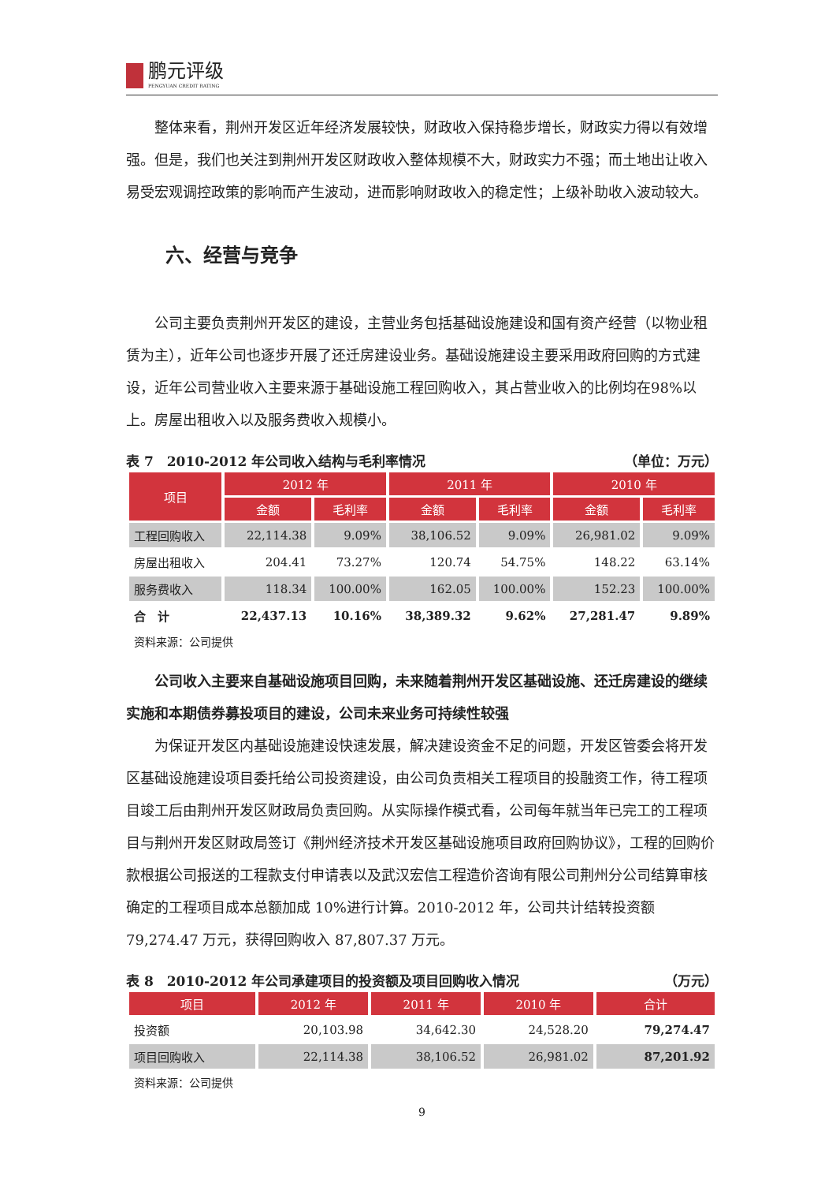鹏元评级
PENGYUAN CREDIT RATING
整体来看，荆州开发区近年经济发展较快，财政收入保持稳步增长，财政实力得以有效增强。但是，我们也关注到荆州开发区财政收入整体规模不大，财政实力不强；而土地出让收入易受宏观调控政策的影响而产生波动，进而影响财政收入的稳定性；上级补助收入波动较大。
六、经营与竞争
公司主要负责荆州开发区的建设，主营业务包括基础设施建设和国有资产经营（以物业租赁为主），近年公司也逐步开展了还迁房建设业务。基础设施建设主要采用政府回购的方式建设，近年公司营业收入主要来源于基础设施工程回购收入，其占营业收入的比例均在98%以上。房屋出租收入以及服务费收入规模小。
表 7　2010-2012 年公司收入结构与毛利率情况 （单位：万元）
| 项目 | 2012 年 | | 2011 年 | | 2010 年 | |
| --- | --- | --- | --- | --- | --- | --- |
| | 金额 | 毛利率 | 金额 | 毛利率 | 金额 | 毛利率 |
| 工程回购收入 | 22,114.38 | 9.09% | 38,106.52 | 9.09% | 26,981.02 | 9.09% |
| 房屋出租收入 | 204.41 | 73.27% | 120.74 | 54.75% | 148.22 | 63.14% |
| 服务费收入 | 118.34 | 100.00% | 162.05 | 100.00% | 152.23 | 100.00% |
| 合 计 | 22,437.13 | 10.16% | 38,389.32 | 9.62% | 27,281.47 | 9.89% |
资料来源：公司提供
公司收入主要来自基础设施项目回购，未来随着荆州开发区基础设施、还迁房建设的继续实施和本期债券募投项目的建设，公司未来业务可持续性较强
为保证开发区内基础设施建设快速发展，解决建设资金不足的问题，开发区管委会将开发区基础设施建设项目委托给公司投资建设，由公司负责相关工程项目的投融资工作，待工程项目竣工后由荆州开发区财政局负责回购。从实际操作模式看，公司每年就当年已完工的工程项目与荆州开发区财政局签订《荆州经济技术开发区基础设施项目政府回购协议》，工程的回购价款根据公司报送的工程款支付申请表以及武汉宏信工程造价咨询有限公司荆州分公司结算审核确定的工程项目成本总额加成 10%进行计算。2010-2012 年，公司共计结转投资额 79,274.47 万元，获得回购收入 87,807.37 万元。
表 8　2010-2012 年公司承建项目的投资额及项目回购收入情况 （万元）
| 项目 | 2012 年 | 2011 年 | 2010 年 | 合计 |
| --- | --- | --- | --- | --- |
| 投资额 | 20,103.98 | 34,642.30 | 24,528.20 | 79,274.47 |
| 项目回购收入 | 22,114.38 | 38,106.52 | 26,981.02 | 87,201.92 |
资料来源：公司提供
9